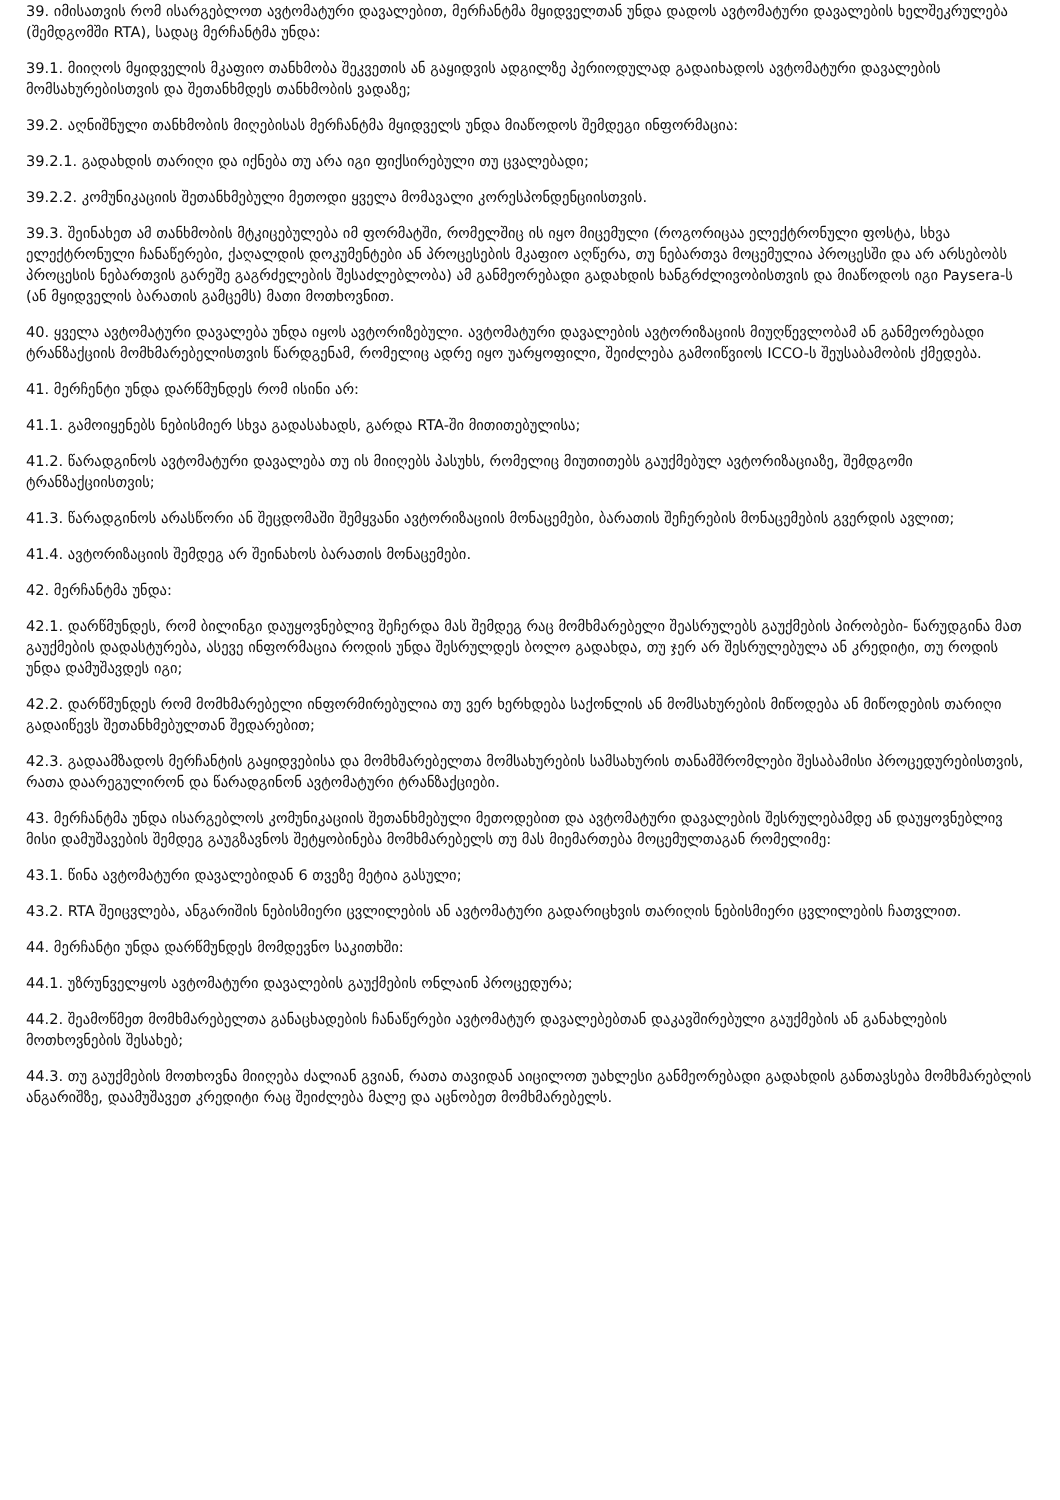39. იმისათვის რომ ისარგებლოთ ავტომატური დავალებით, მერჩანტმა მყიდველთან უნდა დადოს ავტომატური დავალების ხელშეკრულება (შემდგომში RTA), სადაც მერჩანტმა უნდა:
39.1. მიიღოს მყიდველის მკაფიო თანხმობა შეკვეთის ან გაყიდვის ადგილზე პერიოდულად გადაიხადოს ავტომატური დავალების მომსახურებისთვის და შეთანხმდეს თანხმობის ვადაზე;
39.2. აღნიშნული თანხმობის მიღებისას მერჩანტმა მყიდველს უნდა მიაწოდოს შემდეგი ინფორმაცია:
39.2.1. გადახდის თარიღი და იქნება თუ არა იგი ფიქსირებული თუ ცვალებადი;
39.2.2. კომუნიკაციის შეთანხმებული მეთოდი ყველა მომავალი კორესპონდენციისთვის.
39.3. შეინახეთ ამ თანხმობის მტკიცებულება იმ ფორმატში, რომელშიც ის იყო მიცემული (როგორიცაა ელექტრონული ფოსტა, სხვა ელექტრონული ჩანაწერები, ქაღალდის დოკუმენტები ან პროცესების მკაფიო აღწერა, თუ ნებართვა მოცემულია პროცესში და არ არსებობს პროცესის ნებართვის გარეშე გაგრძელების შესაძლებლობა) ამ განმეორებადი გადახდის ხანგრძლივობისთვის და მიაწოდოს იგი Paysera-ს (ან მყიდველის ბარათის გამცემს) მათი მოთხოვნით.
40. ყველა ავტომატური დავალება უნდა იყოს ავტორიზებული. ავტომატური დავალების ავტორიზაციის მიუღწევლობამ ან განმეორებადი ტრანზაქციის მომხმარებელისთვის წარდგენამ, რომელიც ადრე იყო უარყოფილი, შეიძლება გამოიწვიოს ICCO-ს შეუსაბამობის ქმედება.
41. მერჩენტი უნდა დარწმუნდეს რომ ისინი არ:
41.1. გამოიყენებს ნებისმიერ სხვა გადასახადს, გარდა RTA-ში მითითებულისა;
41.2. წარადგინოს ავტომატური დავალება თუ ის მიიღებს პასუხს, რომელიც მიუთითებს გაუქმებულ ავტორიზაციაზე, შემდგომი ტრანზაქციისთვის;
41.3. წარადგინოს არასწორი ან შეცდომაში შემყვანი ავტორიზაციის მონაცემები, ბარათის შეჩერების მონაცემების გვერდის ავლით;
41.4. ავტორიზაციის შემდეგ არ შეინახოს ბარათის მონაცემები.
42. მერჩანტმა უნდა:
42.1. დარწმუნდეს, რომ ბილინგი დაუყოვნებლივ შეჩერდა მას შემდეგ რაც მომხმარებელი შეასრულებს გაუქმების პირობები- წარუდგინა მათ გაუქმების დადასტურება, ასევე ინფორმაცია როდის უნდა შესრულდეს ბოლო გადახდა, თუ ჯერ არ შესრულებულა ან კრედიტი, თუ როდის უნდა დამუშავდეს იგი;
42.2. დარწმუნდეს რომ მომხმარებელი ინფორმირებულია თუ ვერ ხერხდება საქონლის ან მომსახურების მიწოდება ან მიწოდების თარიღი გადაიწევს შეთანხმებულთან შედარებით;
42.3. გადაამზადოს მერჩანტის გაყიდვებისა და მომხმარებელთა მომსახურების სამსახურის თანამშრომლები შესაბამისი პროცედურებისთვის, რათა დაარეგულირონ და წარადგინონ ავტომატური ტრანზაქციები.
43. მერჩანტმა უნდა ისარგებლოს კომუნიკაციის შეთანხმებული მეთოდებით და ავტომატური დავალების შესრულებამდე ან დაუყოვნებლივ მისი დამუშავების შემდეგ გაუგზავნოს შეტყობინება მომხმარებელს თუ მას მიემართება მოცემულთაგან რომელიმე:
43.1. წინა ავტომატური დავალებიდან 6 თვეზე მეტია გასული;
43.2. RTA შეიცვლება, ანგარიშის ნებისმიერი ცვლილების ან ავტომატური გადარიცხვის თარიღის ნებისმიერი ცვლილების ჩათვლით.
44. მერჩანტი უნდა დარწმუნდეს მომდევნო საკითხში:
44.1. უზრუნველყოს ავტომატური დავალების გაუქმების ონლაინ პროცედურა;
44.2. შეამოწმეთ მომხმარებელთა განაცხადების ჩანაწერები ავტომატურ დავალებებთან დაკავშირებული გაუქმების ან განახლების მოთხოვნების შესახებ;
44.3. თუ გაუქმების მოთხოვნა მიიღება ძალიან გვიან, რათა თავიდან აიცილოთ უახლესი განმეორებადი გადახდის განთავსება მომხმარებლის ანგარიშზე, დაამუშავეთ კრედიტი რაც შეიძლება მალე და აცნობეთ მომხმარებელს.